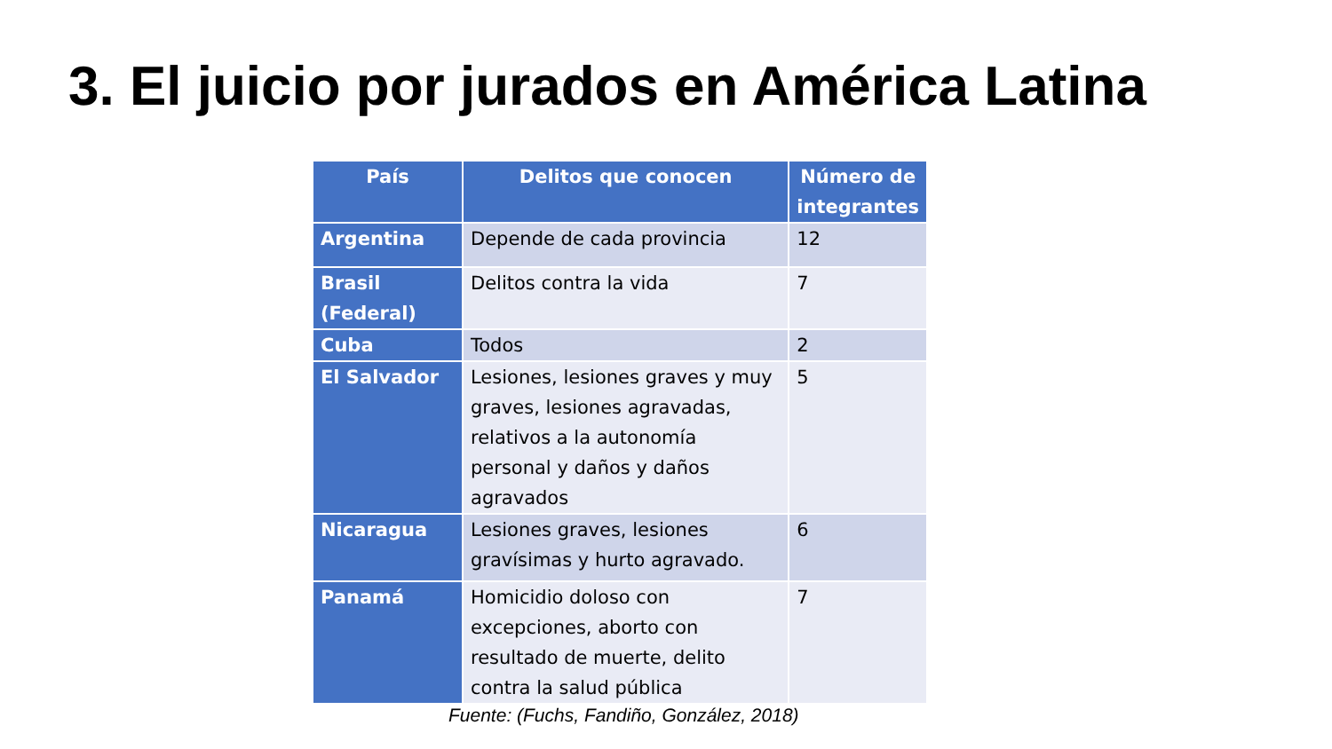3. El juicio por jurados en América Latina
| País | Delitos que conocen | Número de integrantes |
| --- | --- | --- |
| Argentina | Depende de cada provincia | 12 |
| Brasil (Federal) | Delitos contra la vida | 7 |
| Cuba | Todos | 2 |
| El Salvador | Lesiones, lesiones graves y muy graves, lesiones agravadas, relativos a la autonomía personal y daños y daños agravados | 5 |
| Nicaragua | Lesiones graves, lesiones gravísimas y hurto agravado. | 6 |
| Panamá | Homicidio doloso con excepciones, aborto con resultado de muerte, delito contra la salud pública | 7 |
Fuente: (Fuchs, Fandiño, González, 2018)